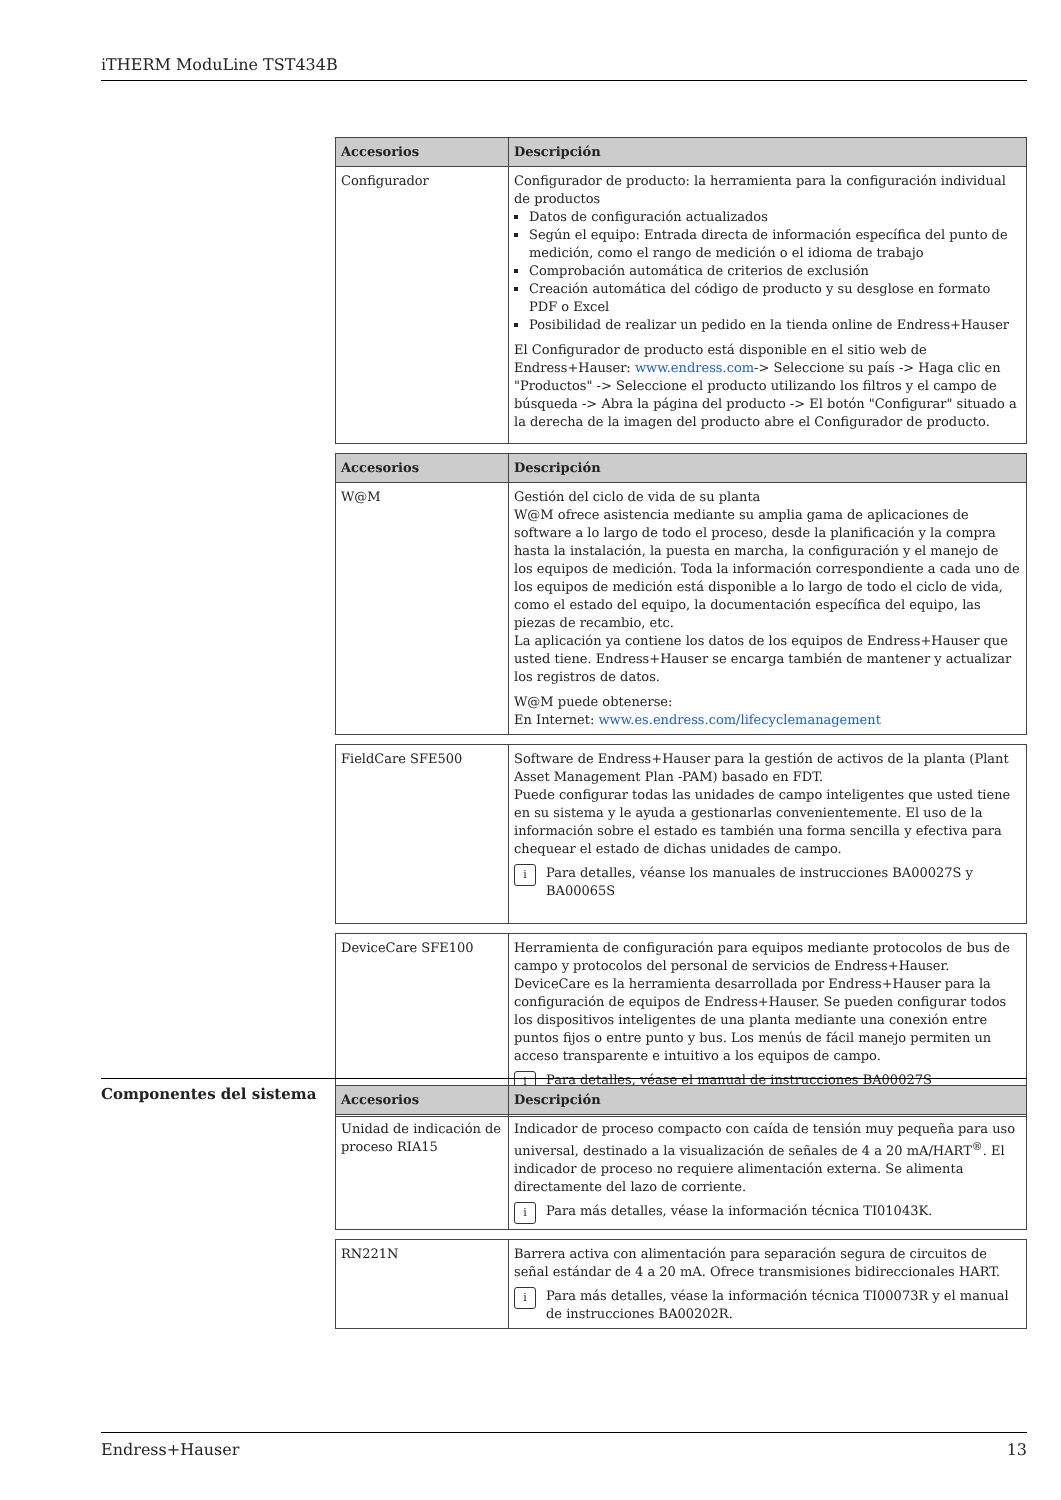iTHERM ModuLine TST434B
| Accesorios | Descripción |
| --- | --- |
| Configurador | Configurador de producto: la herramienta para la configuración individual de productos Datos de configuración actualizados Según el equipo: Entrada directa de información específica del punto de medición, como el rango de medición o el idioma de trabajo Comprobación automática de criterios de exclusión Creación automática del código de producto y su desglose en formato PDF o Excel Posibilidad de realizar un pedido en la tienda online de Endress+Hauser El Configurador de producto está disponible en el sitio web de Endress+Hauser: www.endress.com -> Seleccione su país -> Haga clic en "Productos" -> Seleccione el producto utilizando los filtros y el campo de búsqueda -> Abra la página del producto -> El botón "Configurar" situado a la derecha de la imagen del producto abre el Configurador de producto. |
| Accesorios | Descripción |
| --- | --- |
| W@M | Gestión del ciclo de vida de su planta W@M ofrece asistencia mediante su amplia gama de aplicaciones de software a lo largo de todo el proceso, desde la planificación y la compra hasta la instalación, la puesta en marcha, la configuración y el manejo de los equipos de medición. Toda la información correspondiente a cada uno de los equipos de medición está disponible a lo largo de todo el ciclo de vida, como el estado del equipo, la documentación específica del equipo, las piezas de recambio, etc. La aplicación ya contiene los datos de los equipos de Endress+Hauser que usted tiene. Endress+Hauser se encarga también de mantener y actualizar los registros de datos. W@M puede obtenerse: En Internet: www.es.endress.com/lifecyclemanagement |
| FieldCare SFE500 | Software de Endress+Hauser para la gestión de activos de la planta (Plant Asset Management Plan -PAM) basado en FDT. Puede configurar todas las unidades de campo inteligentes que usted tiene en su sistema y le ayuda a gestionarlas convenientemente. El uso de la información sobre el estado es también una forma sencilla y efectiva para chequear el estado de dichas unidades de campo. i Para detalles, véanse los manuales de instrucciones BA00027S y BA00065S |
| DeviceCare SFE100 | Herramienta de configuración para equipos mediante protocolos de bus de campo y protocolos del personal de servicios de Endress+Hauser. DeviceCare es la herramienta desarrollada por Endress+Hauser para la configuración de equipos de Endress+Hauser. Se pueden configurar todos los dispositivos inteligentes de una planta mediante una conexión entre puntos fijos o entre punto y bus. Los menús de fácil manejo permiten un acceso transparente e intuitivo a los equipos de campo. i Para detalles, véase el manual de instrucciones BA00027S |
Componentes del sistema
| Accesorios | Descripción |
| --- | --- |
| Unidad de indicación de proceso RIA15 | Indicador de proceso compacto con caída de tensión muy pequeña para uso universal, destinado a la visualización de señales de 4 a 20 mA/HART<sup>®</sup>. El indicador de proceso no requiere alimentación externa. Se alimenta directamente del lazo de corriente. i Para más detalles, véase la información técnica TI01043K. |
| RN221N | Barrera activa con alimentación para separación segura de circuitos de señal estándar de 4 a 20 mA. Ofrece transmisiones bidireccionales HART. i Para más detalles, véase la información técnica TI00073R y el manual de instrucciones BA00202R. |
Endress+Hauser 13